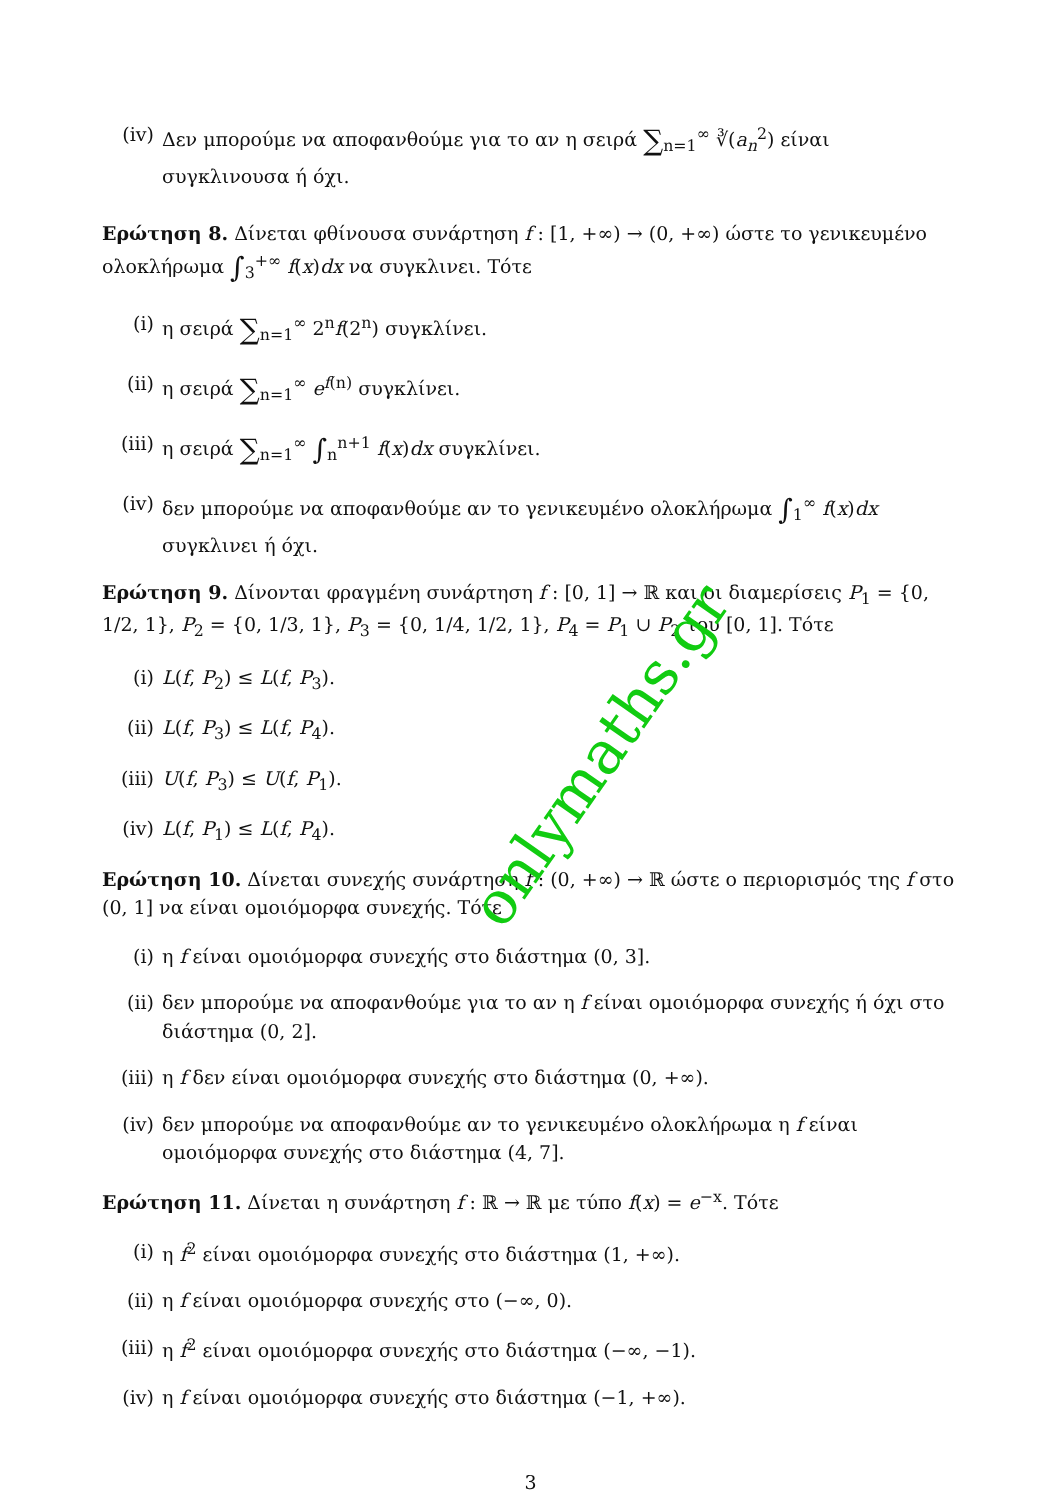(iv) Δεν μπορούμε να αποφανθούμε για το αν η σειρά ∑<sub>n=1</sub><sup>∞</sup> ∛(a<sub>n</sub><sup>2</sup>) είναι συγκλινουσα ή όχι.
Ερώτηση 8. Δίνεται φθίνουσα συνάρτηση f : [1, +∞) → (0, +∞) ώστε το γενικευμένο ολοκλήρωμα ∫<sub>3</sub><sup>+∞</sup> f(x)dx να συγκλινει. Τότε
(i) η σειρά ∑<sub>n=1</sub><sup>∞</sup> 2<sup>n</sup>f(2<sup>n</sup>) συγκλίνει.
(ii) η σειρά ∑<sub>n=1</sub><sup>∞</sup> e<sup>f(n)</sup> συγκλίνει.
(iii) η σειρά ∑<sub>n=1</sub><sup>∞</sup> ∫<sub>n</sub><sup>n+1</sup> f(x)dx συγκλίνει.
(iv) δεν μπορούμε να αποφανθούμε αν το γενικευμένο ολοκλήρωμα ∫<sub>1</sub><sup>∞</sup> f(x)dx συγκλινει ή όχι.
Ερώτηση 9. Δίνονται φραγμένη συνάρτηση f : [0, 1] → ℝ και οι διαμερίσεις P<sub>1</sub> = {0, 1/2, 1}, P<sub>2</sub> = {0, 1/3, 1}, P<sub>3</sub> = {0, 1/4, 1/2, 1}, P<sub>4</sub> = P<sub>1</sub> ∪ P<sub>2</sub> του [0, 1]. Τότε
(i) L(f, P<sub>2</sub>) ≤ L(f, P<sub>3</sub>).
(ii) L(f, P<sub>3</sub>) ≤ L(f, P<sub>4</sub>).
(iii) U(f, P<sub>3</sub>) ≤ U(f, P<sub>1</sub>).
(iv) L(f, P<sub>1</sub>) ≤ L(f, P<sub>4</sub>).
Ερώτηση 10. Δίνεται συνεχής συνάρτηση f : (0, +∞) → ℝ ώστε ο περιορισμός της f στο (0, 1] να είναι ομοιόμορφα συνεχής. Τότε
(i) η f είναι ομοιόμορφα συνεχής στο διάστημα (0, 3].
(ii) δεν μπορούμε να αποφανθούμε για το αν η f είναι ομοιόμορφα συνεχής ή όχι στο διάστημα (0, 2].
(iii) η f δεν είναι ομοιόμορφα συνεχής στο διάστημα (0, +∞).
(iv) δεν μπορούμε να αποφανθούμε αν το γενικευμένο ολοκλήρωμα η f είναι ομοιόμορφα συνεχής στο διάστημα (4, 7].
Ερώτηση 11. Δίνεται η συνάρτηση f : ℝ → ℝ με τύπο f(x) = e<sup>−x</sup>. Τότε
(i) η f<sup>2</sup> είναι ομοιόμορφα συνεχής στο διάστημα (1, +∞).
(ii) η f είναι ομοιόμορφα συνεχής στο (−∞, 0).
(iii) η f<sup>2</sup> είναι ομοιόμορφα συνεχής στο διάστημα (−∞, −1).
(iv) η f είναι ομοιόμορφα συνεχής στο διάστημα (−1, +∞).
3
onlymaths.gr